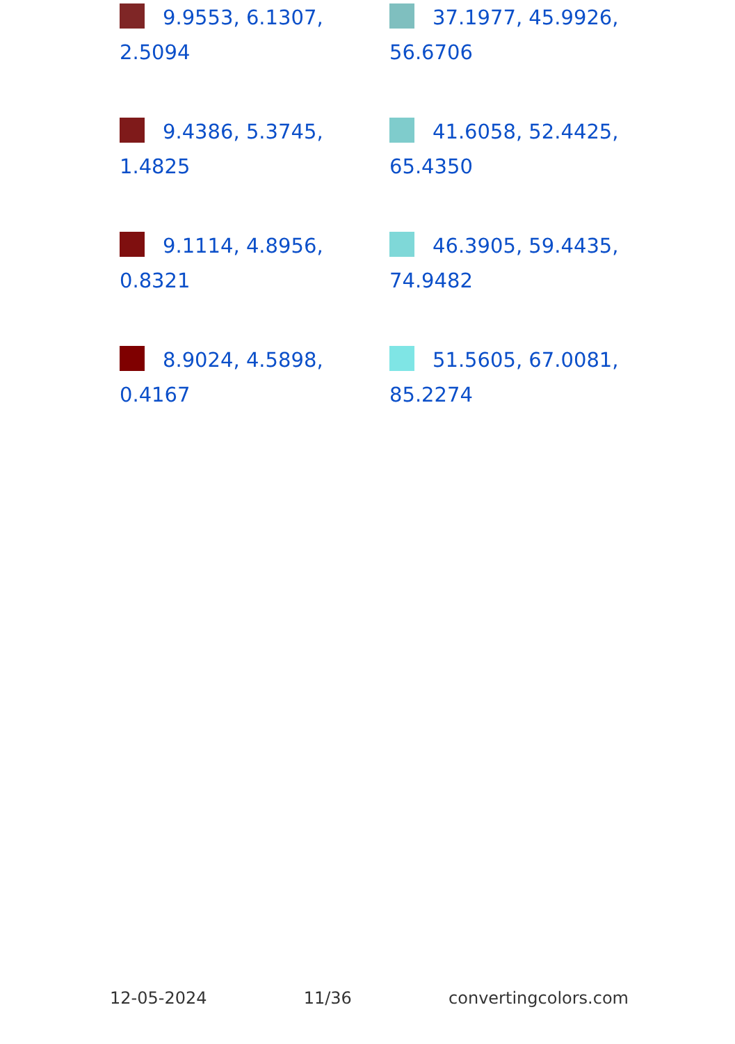9.9553, 6.1307, 2.5094
37.1977, 45.9926, 56.6706
9.4386, 5.3745, 1.4825
41.6058, 52.4425, 65.4350
9.1114, 4.8956, 0.8321
46.3905, 59.4435, 74.9482
8.9024, 4.5898, 0.4167
51.5605, 67.0081, 85.2274
12-05-2024 11/36 convertingcolors.com